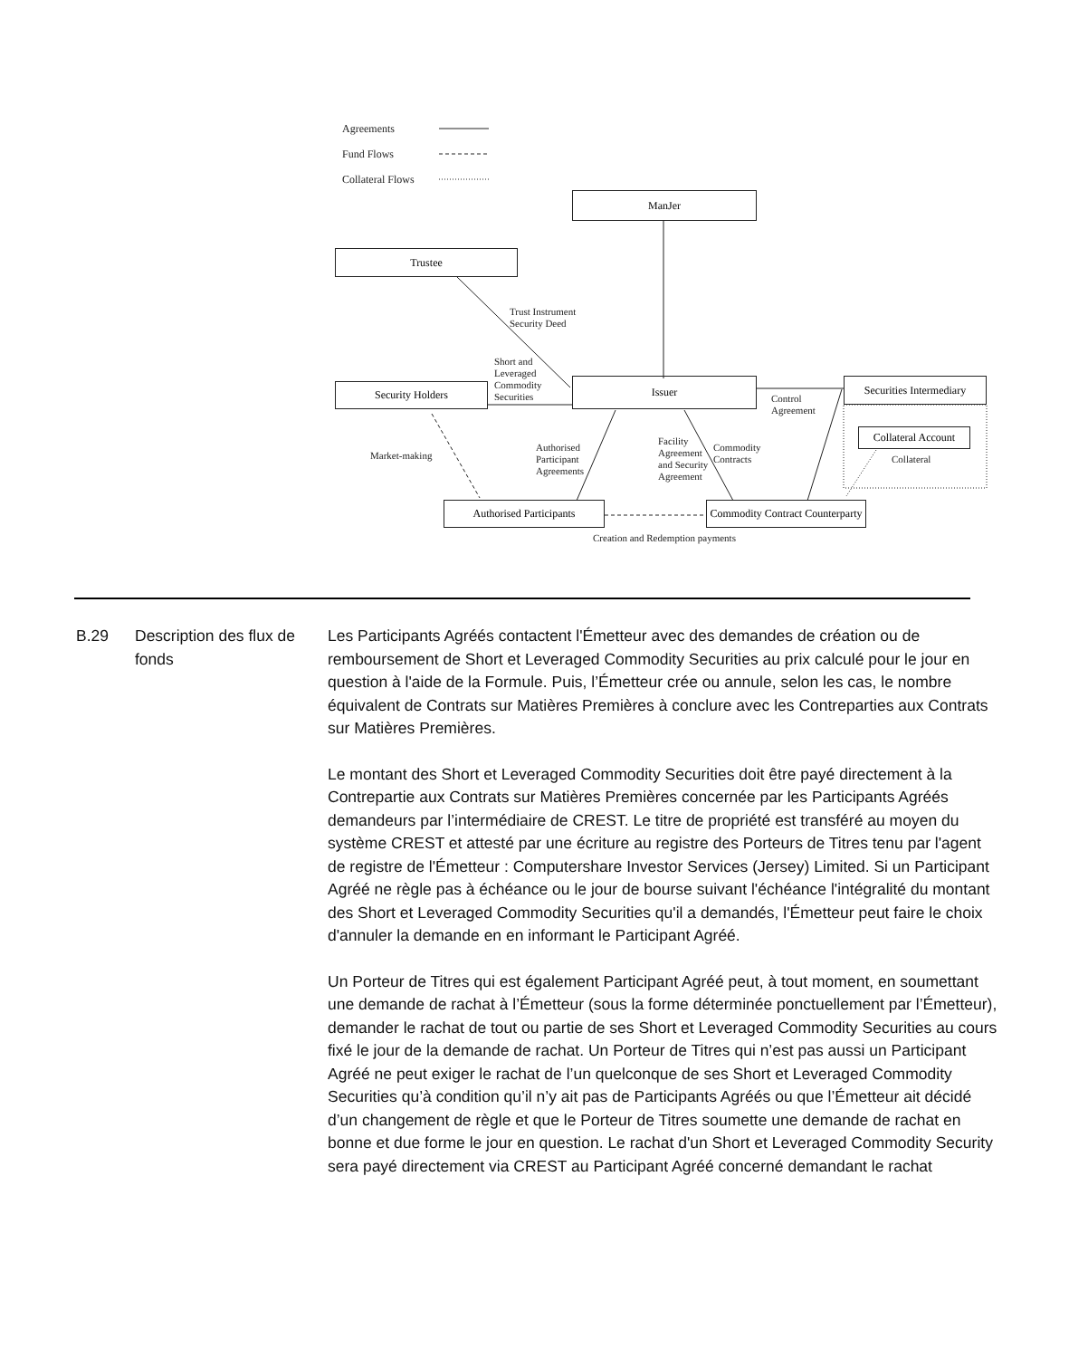Agreements
Fund Flows
Collateral Flows
ManJer
Trustee
Issuer
Security Holders
Securities Intermediary
Collateral Account
Authorised Participants
Commodity Contract Counterparty
Trust Instrument
Security Deed
Short and
Leveraged
Commodity
Securities
Control
Agreement
Market-making
Authorised
Participant
Agreements
Facility
Agreement
and Security
Agreement
Commodity
Contracts
Collateral
Creation and Redemption payments
B.29 Description des flux de fonds
Les Participants Agréés contactent l'Émetteur avec des demandes de création ou de remboursement de Short et Leveraged Commodity Securities au prix calculé pour le jour en question à l'aide de la Formule. Puis, l’Émetteur crée ou annule, selon les cas, le nombre équivalent de Contrats sur Matières Premières à conclure avec les Contreparties aux Contrats sur Matières Premières.
Le montant des Short et Leveraged Commodity Securities doit être payé directement à la Contrepartie aux Contrats sur Matières Premières concernée par les Participants Agréés demandeurs par l’intermédiaire de CREST. Le titre de propriété est transféré au moyen du système CREST et attesté par une écriture au registre des Porteurs de Titres tenu par l'agent de registre de l'Émetteur : Computershare Investor Services (Jersey) Limited. Si un Participant Agréé ne règle pas à échéance ou le jour de bourse suivant l'échéance l'intégralité du montant des Short et Leveraged Commodity Securities qu'il a demandés, l'Émetteur peut faire le choix d'annuler la demande en en informant le Participant Agréé.
Un Porteur de Titres qui est également Participant Agréé peut, à tout moment, en soumettant une demande de rachat à l’Émetteur (sous la forme déterminée ponctuellement par l’Émetteur), demander le rachat de tout ou partie de ses Short et Leveraged Commodity Securities au cours fixé le jour de la demande de rachat. Un Porteur de Titres qui n’est pas aussi un Participant Agréé ne peut exiger le rachat de l’un quelconque de ses Short et Leveraged Commodity Securities qu’à condition qu’il n’y ait pas de Participants Agréés ou que l’Émetteur ait décidé d’un changement de règle et que le Porteur de Titres soumette une demande de rachat en bonne et due forme le jour en question. Le rachat d'un Short et Leveraged Commodity Security sera payé directement via CREST au Participant Agréé concerné demandant le rachat